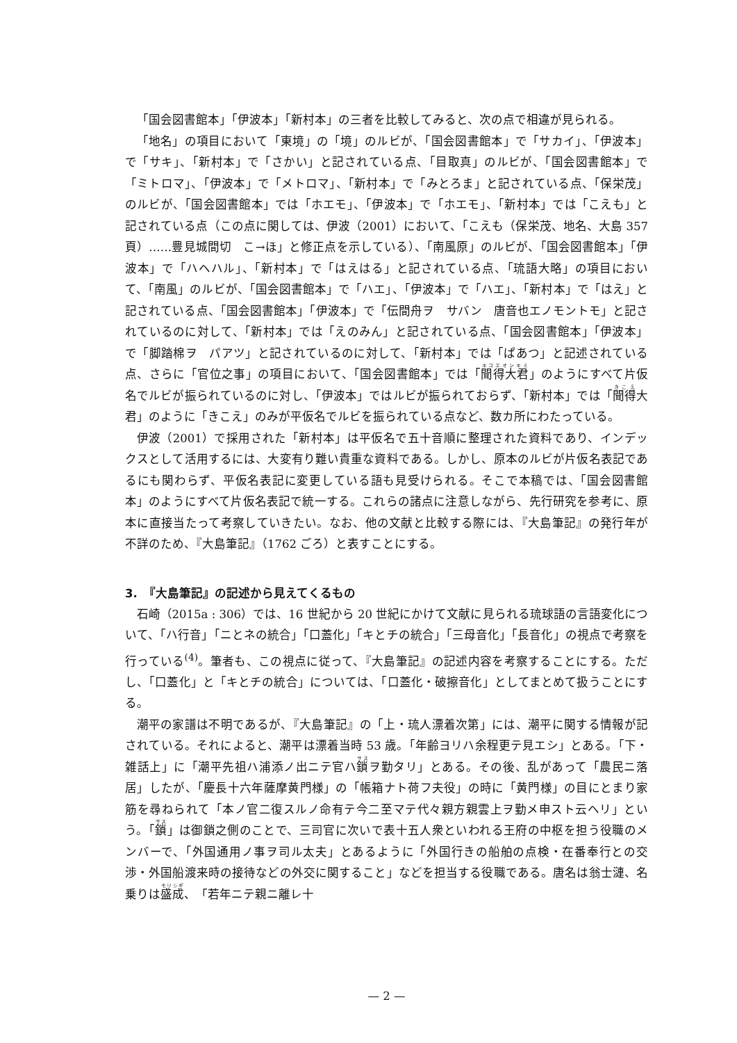「国会図書館本」「伊波本」「新村本」の三者を比較してみると、次の点で相違が見られる。
「地名」の項目において「東境」の「境」のルビが、「国会図書館本」で「サカイ」、「伊波本」で「サキ」、「新村本」で「さかい」と記されている点、「目取真」のルビが、「国会図書館本」で「ミトロマ」、「伊波本」で「メトロマ」、「新村本」で「みとろま」と記されている点、「保栄茂」のルビが、「国会図書館本」では「ホエモ」、「伊波本」で「ホエモ」、「新村本」では「こえも」と記されている点（この点に関しては、伊波（2001）において、「こえも（保栄茂、地名、大島 357 頁）……豊見城間切　こ→ほ」と修正点を示している）、「南風原」のルビが、「国会図書館本」「伊波本」で「ハヘハル」、「新村本」で「はえはる」と記されている点、「琉語大略」の項目において、「南風」のルビが、「国会図書館本」で「ハエ」、「伊波本」で「ハエ」、「新村本」で「はえ」と記されている点、「国会図書館本」「伊波本」で「伝間舟ヲ　サバン　唐音也エノモントモ」と記されているのに対して、「新村本」では「えのみん」と記されている点、「国会図書館本」「伊波本」で「脚踏棉ヲ　パアツ」と記されているのに対して、「新村本」では「ぱあつ」と記述されている点、さらに「官位之事」の項目において、「国会図書館本」では「聞得大君」のようにすべて片仮名でルビが振られているのに対し、「伊波本」ではルビが振られておらず、「新村本」では「聞得大君」のように「きこえ」のみが平仮名でルビを振られている点など、数カ所にわたっている。
伊波（2001）で採用された「新村本」は平仮名で五十音順に整理された資料であり、インデックスとして活用するには、大変有り難い貴重な資料である。しかし、原本のルビが片仮名表記であるにも関わらず、平仮名表記に変更している語も見受けられる。そこで本稿では、「国会図書館本」のようにすべて片仮名表記で統一する。これらの諸点に注意しながら、先行研究を参考に、原本に直接当たって考察していきたい。なお、他の文献と比較する際には、『大島筆記』の発行年が不詳のため、『大島筆記』（1762 ごろ）と表すことにする。
3.　『大島筆記』の記述から見えてくるもの
石崎（2015a : 306）では、16 世紀から 20 世紀にかけて文献に見られる琉球語の言語変化について、「ハ行音」「ニとネの統合」「口蓋化」「キとチの統合」「三母音化」「長音化」の視点で考察を行っている<sup>(4)</sup>。筆者も、この視点に従って、『大島筆記』の記述内容を考察することにする。ただし、「口蓋化」と「キとチの統合」については、「口蓋化・破擦音化」としてまとめて扱うことにする。
潮平の家譜は不明であるが、『大島筆記』の「上・琉人漂着次第」には、潮平に関する情報が記されている。それによると、潮平は漂着当時 53 歳。「年齢ヨリハ余程更テ見エシ」とある。「下・雑話上」に「潮平先祖ハ浦添ノ出ニテ官ハ鎖ヲ勤タリ」とある。その後、乱があって「農民ニ落居」したが、「慶長十六年薩摩黄門様」の「帳箱ナト荷フ夫役」の時に「黄門様」の目にとまり家筋を尋ねられて「本ノ官二復スルノ命有テ今二至マテ代々親方親雲上ヲ勤メ申スト云ヘリ」という。「鎖」は御鎖之側のことで、三司官に次いで表十五人衆といわれる王府の中枢を担う役職のメンバーで、「外国通用ノ事ヲ司ル太夫」とあるように「外国行きの船舶の点検・在番奉行との交渉・外国船渡来時の接待などの外交に関すること」などを担当する役職である。唐名は翁士漣、名乗りは盛成、「若年ニテ親ニ離レ十
— 2 —